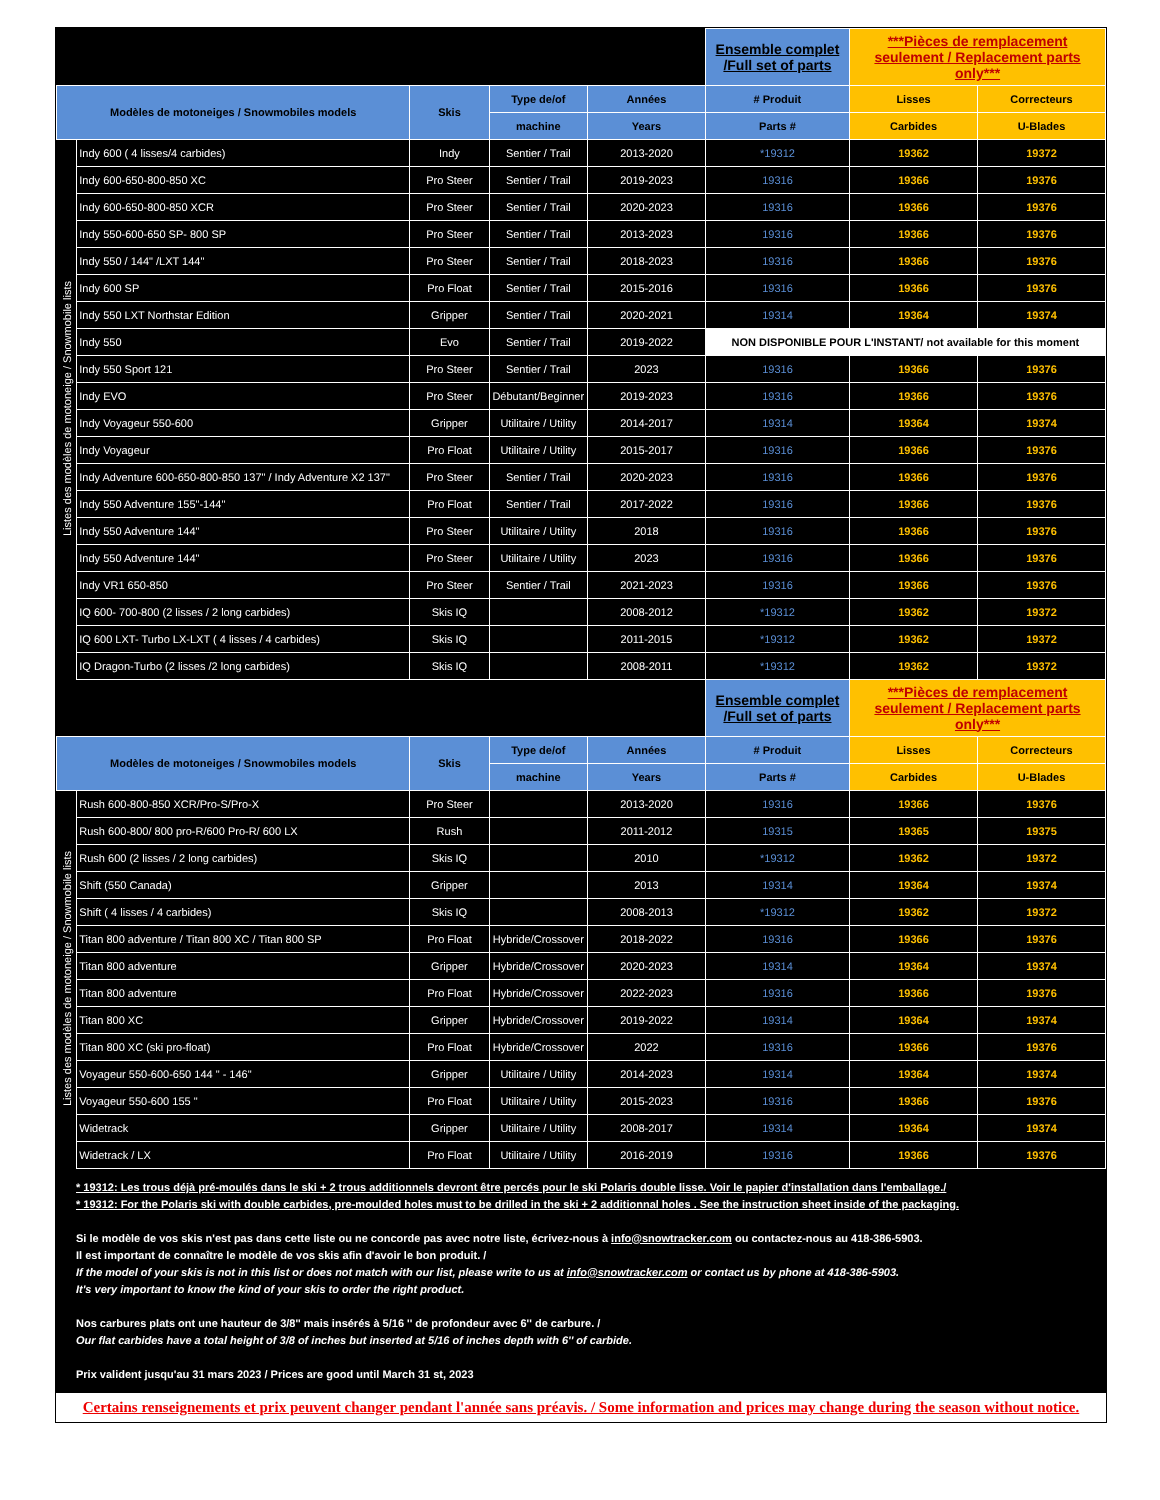| | | | | | Ensemble complet /Full set of parts | ***Pièces de remplacement seulement / Replacement parts only*** | |
| Modèles de motoneiges / Snowmobiles models | | Skis | Type de/of | Années | # Produit | Lisses | Correcteurs |
| | | | machine | Years | Parts # | Carbides | U-Blades |
| Listes des modèles de motoneige / Snowmobile lists | Indy 600 ( 4 lisses/4 carbides) | Indy | Sentier / Trail | 2013-2020 | *19312 | 19362 | 19372 |
| | Indy 600-650-800-850 XC | Pro Steer | Sentier / Trail | 2019-2023 | 19316 | 19366 | 19376 |
| | Indy 600-650-800-850 XCR | Pro Steer | Sentier / Trail | 2020-2023 | 19316 | 19366 | 19376 |
| | Indy 550-600-650 SP- 800 SP | Pro Steer | Sentier / Trail | 2013-2023 | 19316 | 19366 | 19376 |
| | Indy 550 / 144" /LXT 144" | Pro Steer | Sentier / Trail | 2018-2023 | 19316 | 19366 | 19376 |
| | Indy 600 SP | Pro Float | Sentier / Trail | 2015-2016 | 19316 | 19366 | 19376 |
| | Indy 550 LXT Northstar Edition | Gripper | Sentier / Trail | 2020-2021 | 19314 | 19364 | 19374 |
| | Indy 550 | Evo | Sentier / Trail | 2019-2022 | NON DISPONIBLE POUR L'INSTANT/ not available for this moment | | |
| | Indy 550 Sport 121 | Pro Steer | Sentier / Trail | 2023 | 19316 | 19366 | 19376 |
| | Indy EVO | Pro Steer | Débutant/Beginner | 2019-2023 | 19316 | 19366 | 19376 |
| | Indy Voyageur 550-600 | Gripper | Utilitaire / Utility | 2014-2017 | 19314 | 19364 | 19374 |
| | Indy Voyageur | Pro Float | Utilitaire / Utility | 2015-2017 | 19316 | 19366 | 19376 |
| | Indy Adventure 600-650-800-850 137" / Indy Adventure X2 137" | Pro Steer | Sentier / Trail | 2020-2023 | 19316 | 19366 | 19376 |
| | Indy 550 Adventure 155"-144" | Pro Float | Sentier / Trail | 2017-2022 | 19316 | 19366 | 19376 |
| | Indy 550 Adventure 144" | Pro Steer | Utilitaire / Utility | 2018 | 19316 | 19366 | 19376 |
| | Indy 550 Adventure 144" | Pro Steer | Utilitaire / Utility | 2023 | 19316 | 19366 | 19376 |
| | Indy VR1 650-850 | Pro Steer | Sentier / Trail | 2021-2023 | 19316 | 19366 | 19376 |
| | IQ 600- 700-800 (2 lisses / 2 long carbides) | Skis IQ | | 2008-2012 | *19312 | 19362 | 19372 |
| | IQ 600 LXT- Turbo LX-LXT ( 4 lisses / 4 carbides) | Skis IQ | | 2011-2015 | *19312 | 19362 | 19372 |
| | IQ Dragon-Turbo (2 lisses /2 long carbides) | Skis IQ | | 2008-2011 | *19312 | 19362 | 19372 |
| | | | | | Ensemble complet /Full set of parts | ***Pièces de remplacement seulement / Replacement parts only*** | |
| Modèles de motoneiges / Snowmobiles models | | Skis | Type de/of | Années | # Produit | Lisses | Correcteurs |
| | | | machine | Years | Parts # | Carbides | U-Blades |
| Listes des modèles de motoneige / Snowmobile lists | Rush 600-800-850 XCR/Pro-S/Pro-X | Pro Steer | | 2013-2020 | 19316 | 19366 | 19376 |
| | Rush 600-800/ 800 pro-R/600 Pro-R/ 600 LX | Rush | | 2011-2012 | 19315 | 19365 | 19375 |
| | Rush 600 (2 lisses / 2 long carbides) | Skis IQ | | 2010 | *19312 | 19362 | 19372 |
| | Shift (550 Canada) | Gripper | | 2013 | 19314 | 19364 | 19374 |
| | Shift ( 4 lisses / 4 carbides) | Skis IQ | | 2008-2013 | *19312 | 19362 | 19372 |
| | Titan 800 adventure / Titan 800 XC / Titan 800 SP | Pro Float | Hybride/Crossover | 2018-2022 | 19316 | 19366 | 19376 |
| | Titan 800 adventure | Gripper | Hybride/Crossover | 2020-2023 | 19314 | 19364 | 19374 |
| | Titan 800 adventure | Pro Float | Hybride/Crossover | 2022-2023 | 19316 | 19366 | 19376 |
| | Titan 800 XC | Gripper | Hybride/Crossover | 2019-2022 | 19314 | 19364 | 19374 |
| | Titan 800 XC (ski pro-float) | Pro Float | Hybride/Crossover | 2022 | 19316 | 19366 | 19376 |
| | Voyageur 550-600-650 144 " - 146" | Gripper | Utilitaire / Utility | 2014-2023 | 19314 | 19364 | 19374 |
| | Voyageur 550-600 155 " | Pro Float | Utilitaire / Utility | 2015-2023 | 19316 | 19366 | 19376 |
| | Widetrack | Gripper | Utilitaire / Utility | 2008-2017 | 19314 | 19364 | 19374 |
| | Widetrack / LX | Pro Float | Utilitaire / Utility | 2016-2019 | 19316 | 19366 | 19376 |
* 19312: Les trous déjà pré-moulés dans le ski + 2 trous additionnels devront être percés pour le ski Polaris double lisse. Voir le papier d'installation dans l'emballage./
* 19312: For the Polaris ski with double carbides, pre-moulded holes must to be drilled in the ski + 2 additionnal holes . See the instruction sheet inside of the packaging.
Si le modèle de vos skis n'est pas dans cette liste ou ne concorde pas avec notre liste, écrivez-nous à info@snowtracker.com ou contactez-nous au 418-386-5903.
Il est important de connaître le modèle de vos skis afin d'avoir le bon produit. /
If the model of your skis is not in this list or does not match with our list, please write to us at info@snowtracker.com or contact us by phone at 418-386-5903.
It's very important to know the kind of your skis to order the right product.
Nos carbures plats ont une hauteur de 3/8'' mais insérés à 5/16 '' de profondeur avec 6'' de carbure. /
Our flat carbides have a total height of 3/8 of inches but inserted at 5/16 of inches depth with 6'' of carbide.
Prix valident jusqu'au 31 mars 2023 / Prices are good until March 31 st, 2023
Certains renseignements et prix peuvent changer pendant l'année sans préavis. / Some information and prices may change during the season without notice.